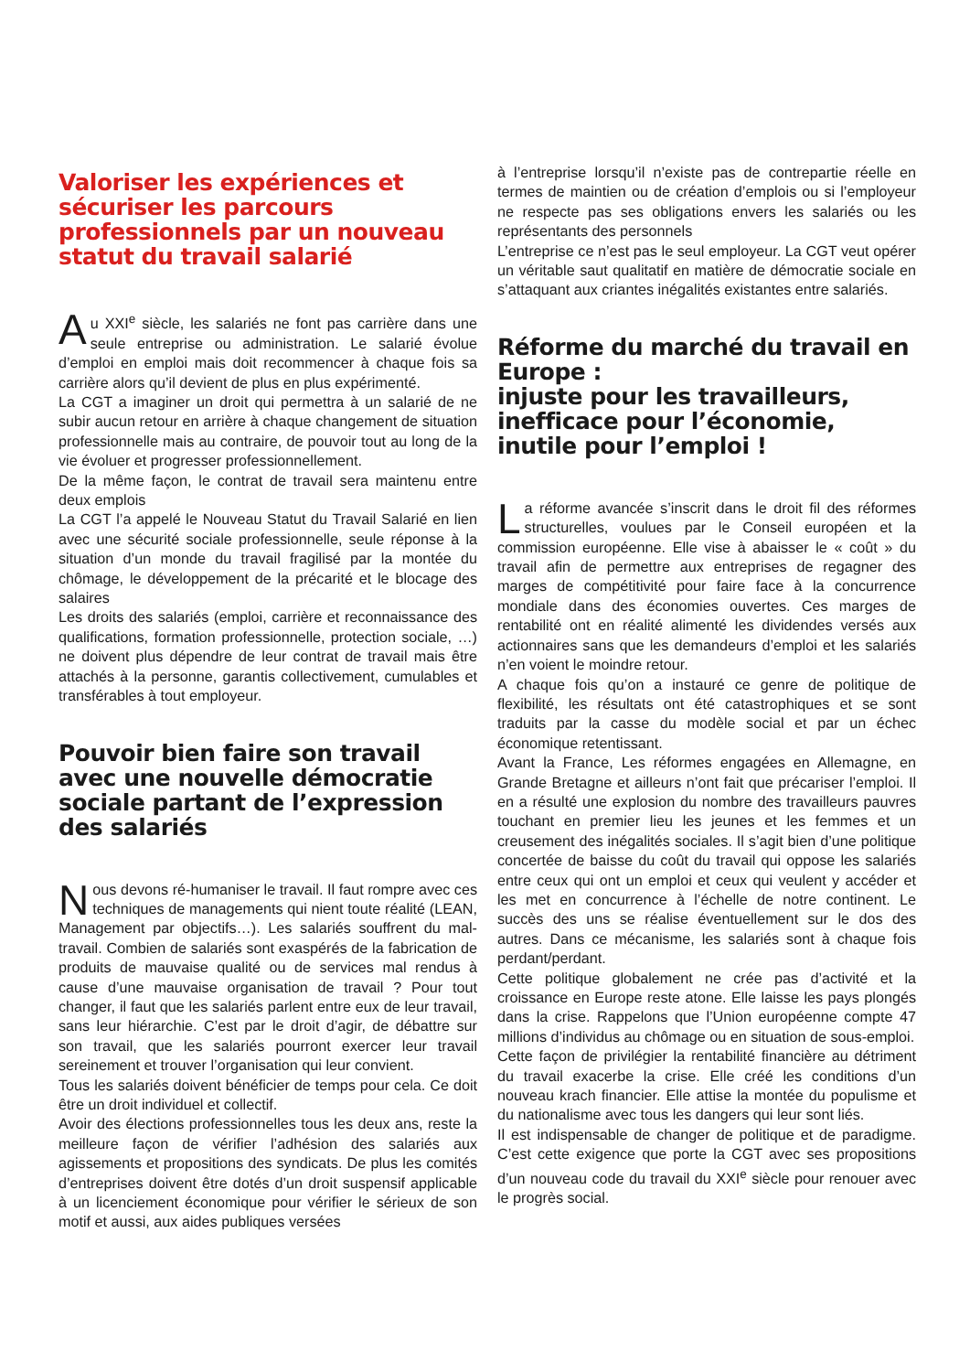Valoriser les expériences et sécuriser les parcours professionnels par un nouveau statut du travail salarié
Au XXI<sup>e</sup> siècle, les salariés ne font pas carrière dans une seule entreprise ou administration. Le salarié évolue d’emploi en emploi mais doit recommencer à chaque fois sa carrière alors qu’il devient de plus en plus expérimenté.
La CGT a imaginer un droit qui permettra à un salarié de ne subir aucun retour en arrière à chaque changement de situation professionnelle mais au contraire, de pouvoir tout au long de la vie évoluer et progresser professionnellement.
De la même façon, le contrat de travail sera maintenu entre deux emplois
La CGT l’a appelé le Nouveau Statut du Travail Salarié en lien avec une sécurité sociale professionnelle, seule réponse à la situation d’un monde du travail fragilisé par la montée du chômage, le développement de la précarité et le blocage des salaires
Les droits des salariés (emploi, carrière et reconnaissance des qualifications, formation professionnelle, protection sociale, …) ne doivent plus dépendre de leur contrat de travail mais être attachés à la personne, garantis collectivement, cumulables et transférables à tout employeur.
Pouvoir bien faire son travail avec une nouvelle démocratie sociale partant de l’expression des salariés
Nous devons ré-humaniser le travail. Il faut rompre avec ces techniques de managements qui nient toute réalité (LEAN, Management par objectifs…). Les salariés souffrent du mal-travail. Combien de salariés sont exaspérés de la fabrication de produits de mauvaise qualité ou de services mal rendus à cause d’une mauvaise organisation de travail ? Pour tout changer, il faut que les salariés parlent entre eux de leur travail, sans leur hiérarchie. C’est par le droit d’agir, de débattre sur son travail, que les salariés pourront exercer leur travail sereinement et trouver l’organisation qui leur convient.
Tous les salariés doivent bénéficier de temps pour cela. Ce doit être un droit individuel et collectif.
Avoir des élections professionnelles tous les deux ans, reste la meilleure façon de vérifier l’adhésion des salariés aux agissements et propositions des syndicats. De plus les comités d’entreprises doivent être dotés d’un droit suspensif applicable à un licenciement économique pour vérifier le sérieux de son motif et aussi, aux aides publiques versées
à l’entreprise lorsqu’il n’existe pas de contrepartie réelle en termes de maintien ou de création d’emplois ou si l’employeur ne respecte pas ses obligations envers les salariés ou les représentants des personnels
L’entreprise ce n’est pas le seul employeur. La CGT veut opérer un véritable saut qualitatif en matière de démocratie sociale en s’attaquant aux criantes inégalités existantes entre salariés.
Réforme du marché du travail en Europe :
injuste pour les travailleurs, inefficace pour l’économie, inutile pour l’emploi !
La réforme avancée s’inscrit dans le droit fil des réformes structurelles, voulues par le Conseil européen et la commission européenne. Elle vise à abaisser le « coût » du travail afin de permettre aux entreprises de regagner des marges de compétitivité pour faire face à la concurrence mondiale dans des économies ouvertes. Ces marges de rentabilité ont en réalité alimenté les dividendes versés aux actionnaires sans que les demandeurs d’emploi et les salariés n’en voient le moindre retour.
A chaque fois qu’on a instauré ce genre de politique de flexibilité, les résultats ont été catastrophiques et se sont traduits par la casse du modèle social et par un échec économique retentissant.
Avant la France, Les réformes engagées en Allemagne, en Grande Bretagne et ailleurs n’ont fait que précariser l’emploi. Il en a résulté une explosion du nombre des travailleurs pauvres touchant en premier lieu les jeunes et les femmes et un creusement des inégalités sociales. Il s’agit bien d’une politique concertée de baisse du coût du travail qui oppose les salariés entre ceux qui ont un emploi et ceux qui veulent y accéder et les met en concurrence à l’échelle de notre continent. Le succès des uns se réalise éventuellement sur le dos des autres. Dans ce mécanisme, les salariés sont à chaque fois perdant/perdant.
Cette politique globalement ne crée pas d’activité et la croissance en Europe reste atone. Elle laisse les pays plongés dans la crise. Rappelons que l’Union européenne compte 47 millions d’individus au chômage ou en situation de sous-emploi.
Cette façon de privilégier la rentabilité financière au détriment du travail exacerbe la crise. Elle créé les conditions d’un nouveau krach financier. Elle attise la montée du populisme et du nationalisme avec tous les dangers qui leur sont liés.
Il est indispensable de changer de politique et de paradigme. C’est cette exigence que porte la CGT avec ses propositions d’un nouveau code du travail du XXI<sup>e</sup> siècle pour renouer avec le progrès social.